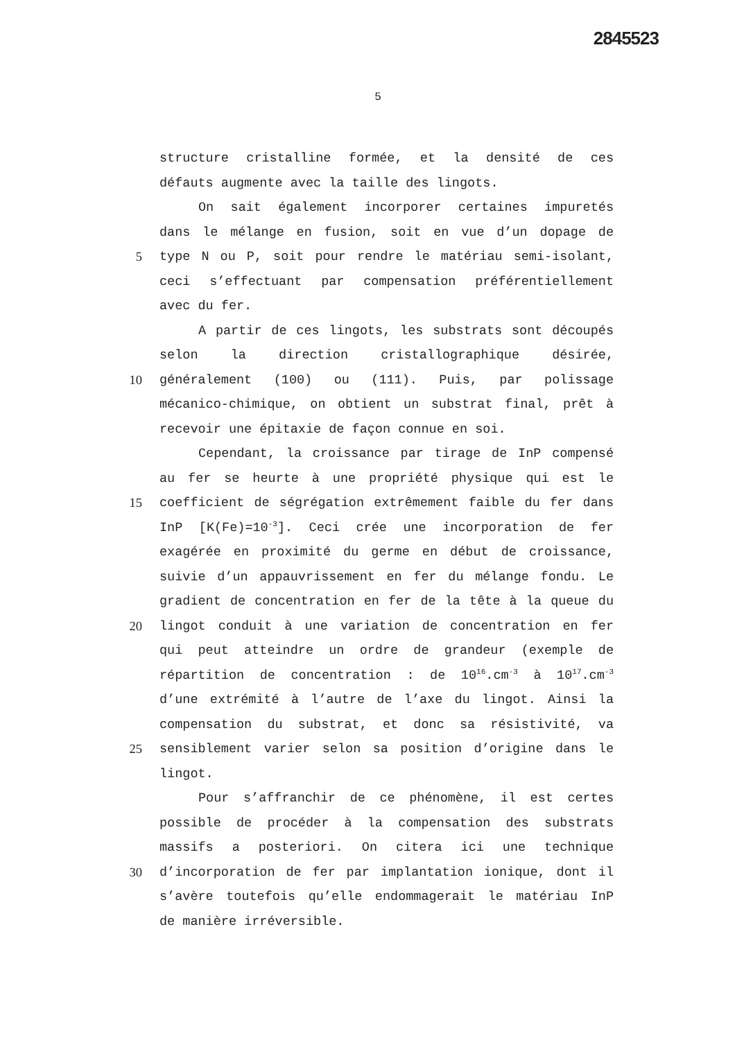2845523
5
structure cristalline formée, et la densité de ces
défauts augmente avec la taille des lingots.
On sait également incorporer certaines impuretés
dans le mélange en fusion, soit en vue d’un dopage de
5 type N ou P, soit pour rendre le matériau semi-isolant,
ceci s’effectuant par compensation préférentiellement
avec du fer.
A partir de ces lingots, les substrats sont découpés
selon la direction cristallographique désirée,
10 généralement (100) ou (111). Puis, par polissage
mécanico-chimique, on obtient un substrat final, prêt à
recevoir une épitaxie de façon connue en soi.
Cependant, la croissance par tirage de InP compensé
au fer se heurte à une propriété physique qui est le
15 coefficient de ségrégation extrêmement faible du fer dans
InP [K(Fe)=10<sup>-3</sup>]. Ceci crée une incorporation de fer
exagérée en proximité du germe en début de croissance,
suivie d’un appauvrissement en fer du mélange fondu. Le
gradient de concentration en fer de la tête à la queue du
20 lingot conduit à une variation de concentration en fer
qui peut atteindre un ordre de grandeur (exemple de
répartition de concentration : de 10<sup>16</sup>.cm<sup>-3</sup> à 10<sup>17</sup>.cm<sup>-3</sup>
d’une extrémité à l’autre de l’axe du lingot. Ainsi la
compensation du substrat, et donc sa résistivité, va
25 sensiblement varier selon sa position d’origine dans le
lingot.
Pour s’affranchir de ce phénomène, il est certes
possible de procéder à la compensation des substrats
massifs a posteriori. On citera ici une technique
30 d’incorporation de fer par implantation ionique, dont il
s’avère toutefois qu’elle endommagerait le matériau InP
de manière irréversible.